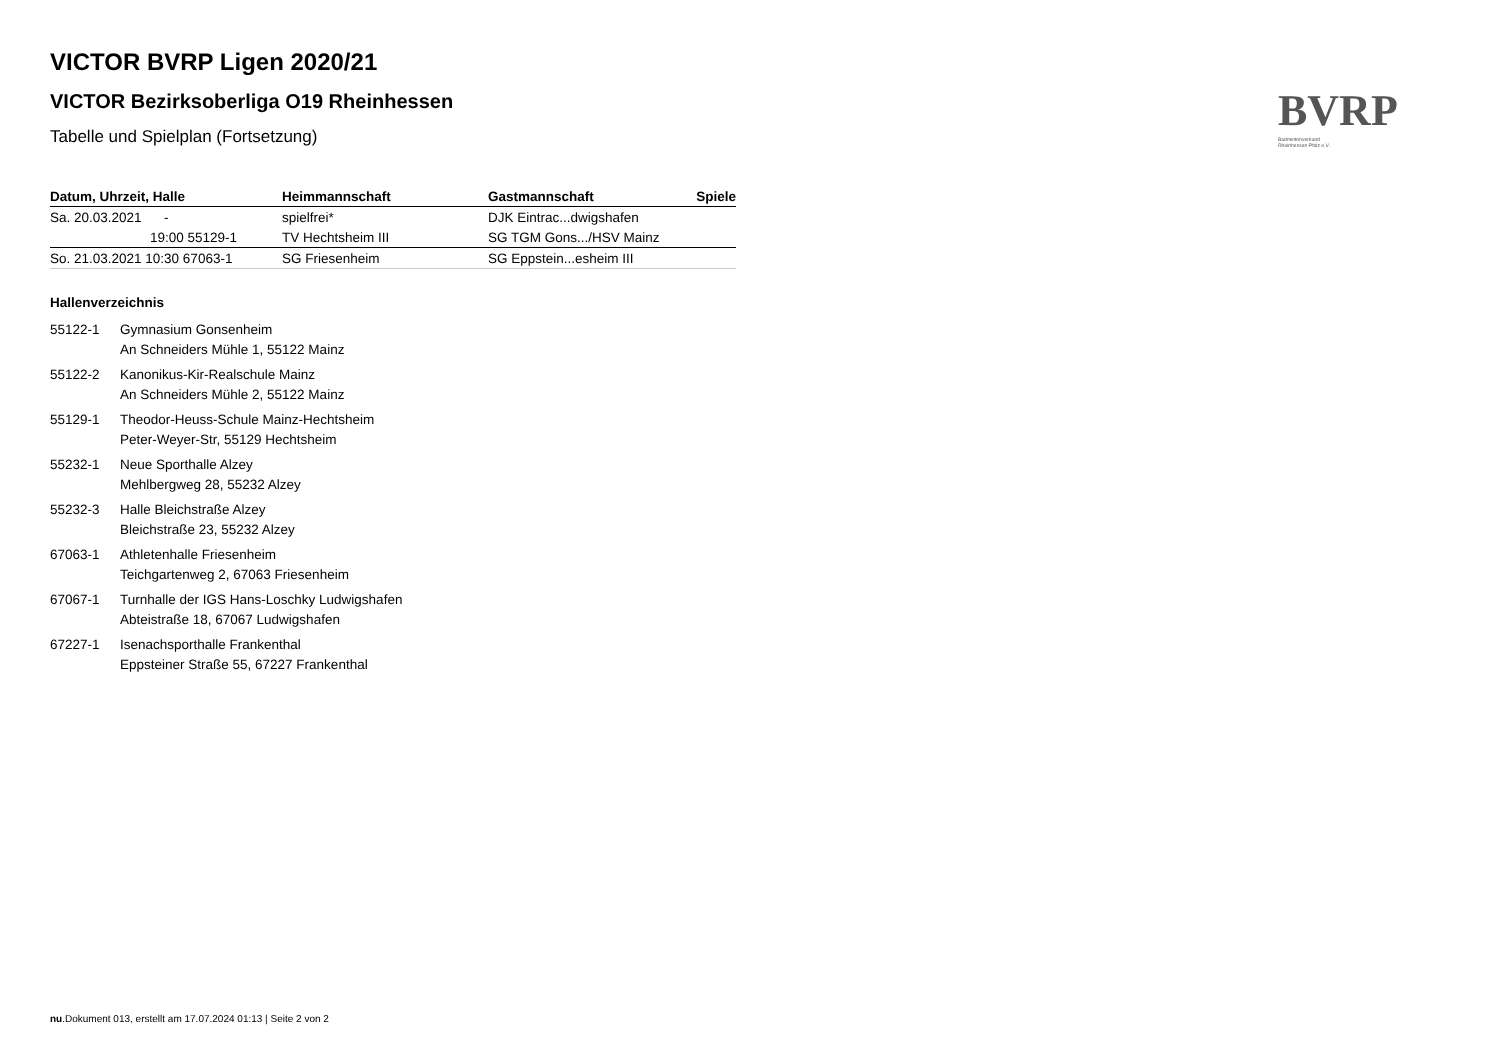BVRP
Badmintonverband
Rheinhessen-Pfalz e.V.
VICTOR BVRP Ligen 2020/21
VICTOR Bezirksoberliga O19 Rheinhessen
Tabelle und Spielplan (Fortsetzung)
| Datum, Uhrzeit, Halle | Heimmannschaft | Gastmannschaft | Spiele |
| --- | --- | --- | --- |
| Sa. 20.03.2021 - | spielfrei* | DJK Eintrac...dwigshafen | |
| 19:00 55129-1 | TV Hechtsheim III | SG TGM Gons.../HSV Mainz | |
| So. 21.03.2021 10:30 67063-1 | SG Friesenheim | SG Eppstein...esheim III | |
Hallenverzeichnis
55122-1 Gymnasium Gonsenheim
An Schneiders Mühle 1, 55122 Mainz
55122-2 Kanonikus-Kir-Realschule Mainz
An Schneiders Mühle 2, 55122 Mainz
55129-1 Theodor-Heuss-Schule Mainz-Hechtsheim
Peter-Weyer-Str, 55129 Hechtsheim
55232-1 Neue Sporthalle Alzey
Mehlbergweg 28, 55232 Alzey
55232-3 Halle Bleichstraße Alzey
Bleichstraße 23, 55232 Alzey
67063-1 Athletenhalle Friesenheim
Teichgartenweg 2, 67063 Friesenheim
67067-1 Turnhalle der IGS Hans-Loschky Ludwigshafen
Abteistraße 18, 67067 Ludwigshafen
67227-1 Isenachsporthalle Frankenthal
Eppsteiner Straße 55, 67227 Frankenthal
nu.Dokument 013, erstellt am 17.07.2024 01:13 | Seite 2 von 2